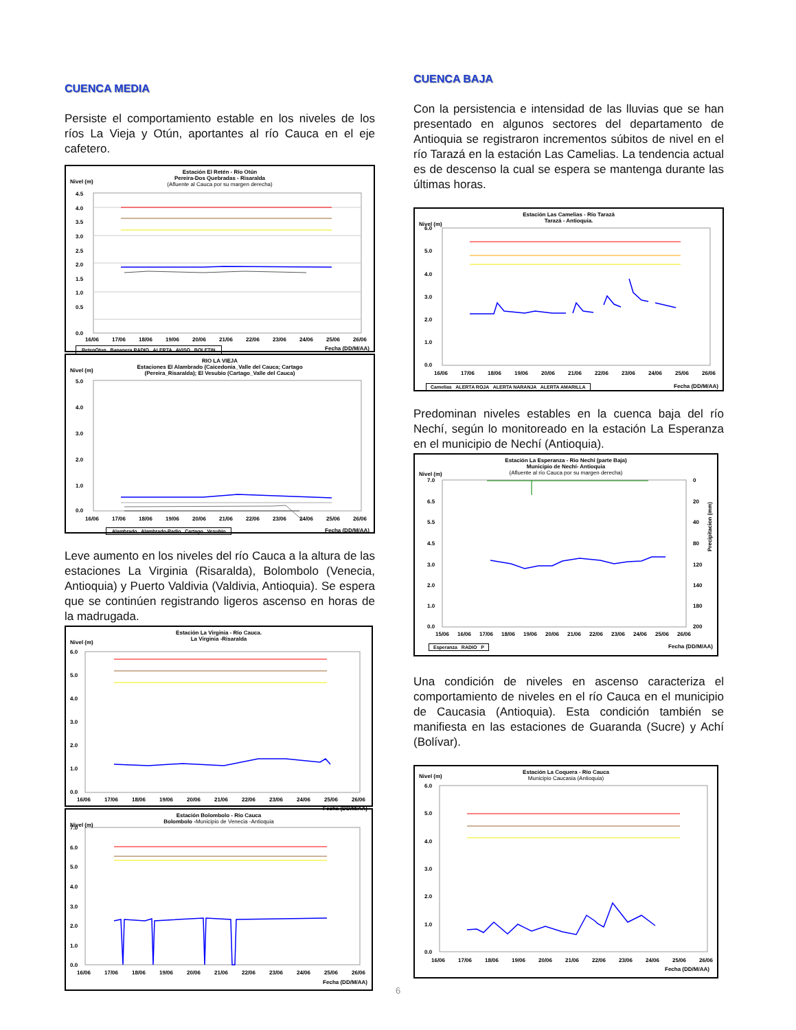CUENCA MEDIA
Persiste el comportamiento estable en los niveles de los ríos La Vieja y Otún, aportantes al río Cauca en el eje cafetero.
Nivel (m)
Estación El Retén - Río Otún
Pereira-Dos Quebradas - Risaralda
(Afluente al Cauca por su margen derecha)
4.5
4.0
3.5
3.0
2.5
2.0
1.5
1.0
0.5
0.0
16/06
17/06
18/06
19/06
20/06
21/06
22/06
23/06
24/06
25/06
26/06
RetenOtun Bananera RADIO ALERTA AVISO BOLETIN Fecha (DD/M/AA)
Nivel (m)
RIO LA VIEJA
Estaciones El Alambrado (Caicedonia_Valle del Cauca; Cartago
(Pereira_Risaralda); El Vesubio (Cartago_Valle del Cauca)
5.0
4.0
3.0
2.0
1.0
0.0
16/06
17/06
18/06
19/06
20/06
21/06
22/06
23/06
24/06
25/06
26/06
Alambrado Alambrado-Radio Cartago Vesubio Fecha (DD/M/AA)
Leve aumento en los niveles del río Cauca a la altura de las estaciones La Virginia (Risaralda), Bolombolo (Venecia, Antioquia) y Puerto Valdivia (Valdivia, Antioquia). Se espera que se continúen registrando ligeros ascenso en horas de la madrugada.
Nivel (m)
Estación La Virginia - Río Cauca.
La Virginia -Risaralda
6.0
5.0
4.0
3.0
2.0
1.0
0.0
16/06
17/06
18/06
19/06
20/06
21/06
22/06
23/06
24/06
25/06
26/06
Fecha (DD/M/AA)
Nivel (m)
Estación Bolombolo - Río Cauca
Bolombolo -Municipio de Venecia -Antioquia
7.0
6.0
5.0
4.0
3.0
2.0
1.0
0.0
16/06
17/06
18/06
19/06
20/06
21/06
22/06
23/06
24/06
25/06
26/06
Fecha (DD/M/AA)
CUENCA BAJA
Con la persistencia e intensidad de las lluvias que se han presentado en algunos sectores del departamento de Antioquia se registraron incrementos súbitos de nivel en el río Tarazá en la estación Las Camelias. La tendencia actual es de descenso la cual se espera se mantenga durante las últimas horas.
Nivel (m)
Estación Las Camelias - Río Tarazá
Tarazá - Antioquia.
6.0
5.0
4.0
3.0
2.0
1.0
0.0
16/06
17/06
18/06
19/06
20/06
21/06
22/06
23/06
24/06
25/06
26/06
Camelias ALERTA ROJA ALERTA NARANJA ALERTA AMARILLA Fecha (DD/M/AA)
Predominan niveles estables en la cuenca baja del río Nechí, según lo monitoreado en la estación La Esperanza en el municipio de Nechí (Antioquia).
Nivel (m)
Estación La Esperanza - Rio Nechí (parte Baja)
Municipio de Nechí- Antioquia
(Afluente al río Cauca por su margen derecha)
7.0
6.5
5.5
4.5
3.0
2.0
1.0
0.0
0
20
40
80
120
140
180
200
Precipitacion (mm)
15/06
16/06
17/06
18/06
19/06
20/06
21/06
22/06
23/06
24/06
25/06
26/06
Esperanza RADIO P Fecha (DD/M/AA)
Una condición de niveles en ascenso caracteriza el comportamiento de niveles en el río Cauca en el municipio de Caucasia (Antioquia). Esta condición también se manifiesta en las estaciones de Guaranda (Sucre) y Achí (Bolívar).
Nivel (m)
Estación La Coquera - Río Cauca
Municipio Caucasia (Antioquia)
6.0
5.0
4.0
3.0
2.0
1.0
0.0
16/06
17/06
18/06
19/06
20/06
21/06
22/06
23/06
24/06
25/06
26/06
Fecha (DD/M/AA)
6